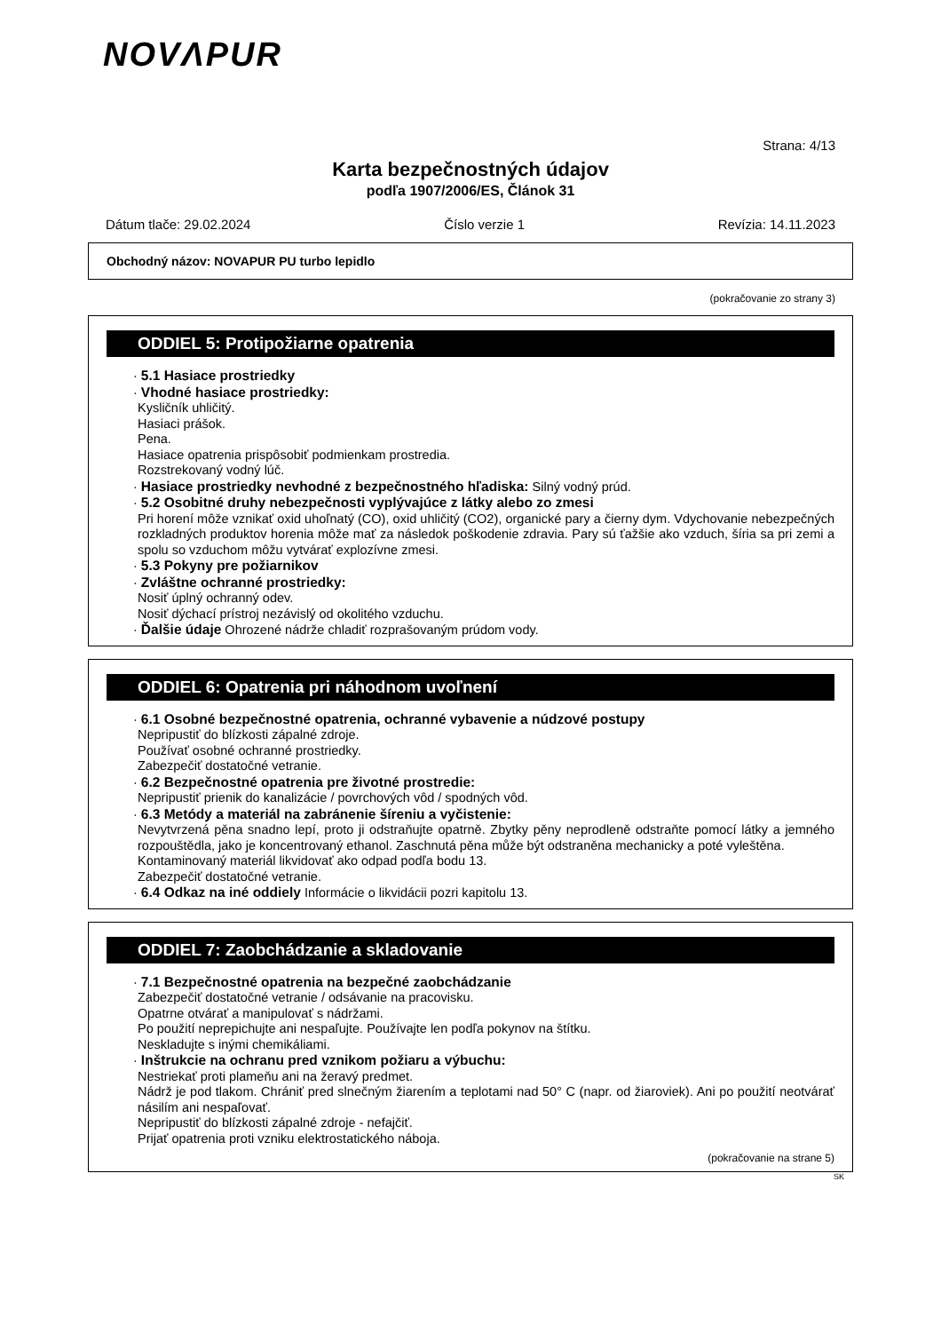NOVΛPUR
Strana: 4/13
Karta bezpečnostných údajov
podľa 1907/2006/ES, Článok 31
Dátum tlače: 29.02.2024 Číslo verzie 1 Revízia: 14.11.2023
Obchodný názov: NOVAPUR PU turbo lepidlo
(pokračovanie zo strany 3)
ODDIEL 5: Protipožiarne opatrenia
· 5.1 Hasiace prostriedky
· Vhodné hasiace prostriedky:
Kysličník uhličitý.
Hasiaci prášok.
Pena.
Hasiace opatrenia prispôsobiť podmienkam prostredia.
Rozstrekovaný vodný lúč.
· Hasiace prostriedky nevhodné z bezpečnostného hľadiska: Silný vodný prúd.
· 5.2 Osobitné druhy nebezpečnosti vyplývajúce z látky alebo zo zmesi
Pri horení môže vznikať oxid uhoľnatý (CO), oxid uhličitý (CO2), organické pary a čierny dym. Vdychovanie nebezpečných rozkladných produktov horenia môže mať za následok poškodenie zdravia. Pary sú ťažšie ako vzduch, šíria sa pri zemi a spolu so vzduchom môžu vytvárať explozívne zmesi.
· 5.3 Pokyny pre požiarnikov
· Zvláštne ochranné prostriedky:
Nosiť úplný ochranný odev.
Nosiť dýchací prístroj nezávislý od okolitého vzduchu.
· Ďalšie údaje Ohrozené nádrže chladiť rozprašovaným prúdom vody.
ODDIEL 6: Opatrenia pri náhodnom uvoľnení
· 6.1 Osobné bezpečnostné opatrenia, ochranné vybavenie a núdzové postupy
Nepripustiť do blízkosti zápalné zdroje.
Používať osobné ochranné prostriedky.
Zabezpečiť dostatočné vetranie.
· 6.2 Bezpečnostné opatrenia pre životné prostredie:
Nepripustiť prienik do kanalizácie / povrchových vôd / spodných vôd.
· 6.3 Metódy a materiál na zabránenie šíreniu a vyčistenie:
Nevytvrzená pěna snadno lepí, proto ji odstraňujte opatrně. Zbytky pěny neprodleně odstraňte pomocí látky a jemného rozpouštědla, jako je koncentrovaný ethanol. Zaschnutá pěna může být odstraněna mechanicky a poté vyleštěna.
Kontaminovaný materiál likvidovať ako odpad podľa bodu 13.
Zabezpečiť dostatočné vetranie.
· 6.4 Odkaz na iné oddiely Informácie o likvidácii pozri kapitolu 13.
ODDIEL 7: Zaobchádzanie a skladovanie
· 7.1 Bezpečnostné opatrenia na bezpečné zaobchádzanie
Zabezpečiť dostatočné vetranie / odsávanie na pracovisku.
Opatrne otvárať a manipulovať s nádržami.
Po použití neprepichujte ani nespaľujte. Používajte len podľa pokynov na štítku.
Neskladujte s inými chemikáliami.
· Inštrukcie na ochranu pred vznikom požiaru a výbuchu:
Nestriekať proti plameňu ani na žeravý predmet.
Nádrž je pod tlakom. Chrániť pred slnečným žiarením a teplotami nad 50° C (napr. od žiaroviek). Ani po použití neotvárať násilím ani nespaľovať.
Nepripustiť do blízkosti zápalné zdroje - nefajčiť.
Prijať opatrenia proti vzniku elektrostatického náboja.
(pokračovanie na strane 5)
SK